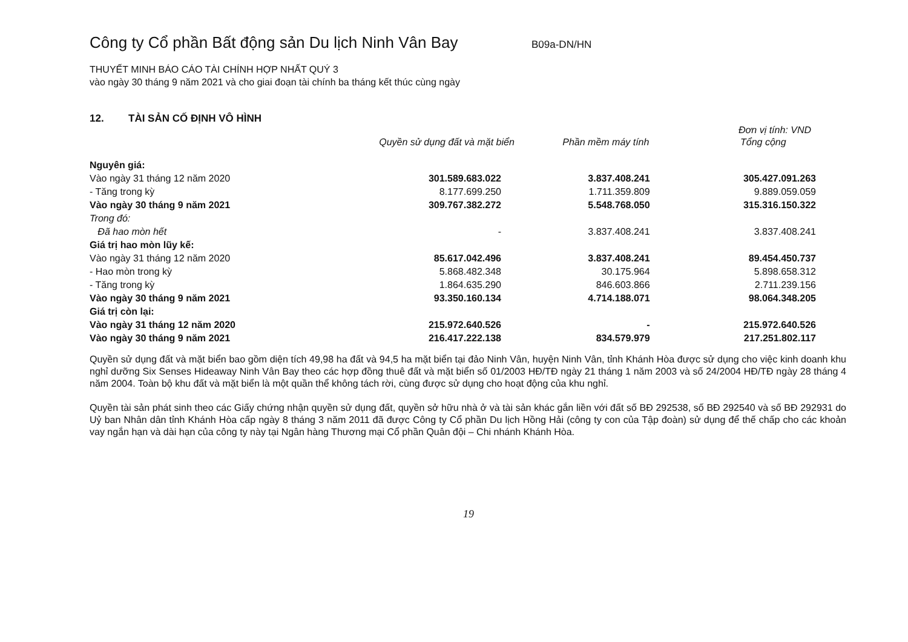Công ty Cổ phần Bất động sản Du lịch Ninh Vân Bay
B09a-DN/HN
THUYẾT MINH BÁO CÁO TÀI CHÍNH HỢP NHẤT QUÝ 3
vào ngày 30 tháng 9 năm 2021 và cho giai đoạn tài chính ba tháng kết thúc cùng ngày
12. TÀI SẢN CỐ ĐỊNH VÔ HÌNH
Đơn vị tính: VND
| | Quyền sử dụng đất và mặt biển | Phần mềm máy tính | Tổng cộng |
| --- | --- | --- | --- |
| Nguyên giá: | | | |
| Vào ngày 31 tháng 12 năm 2020 | 301.589.683.022 | 3.837.408.241 | 305.427.091.263 |
| - Tăng trong kỳ | 8.177.699.250 | 1.711.359.809 | 9.889.059.059 |
| Vào ngày 30 tháng 9 năm 2021 | 309.767.382.272 | 5.548.768.050 | 315.316.150.322 |
| Trong đó: | | | |
| Đã hao mòn hết | - | 3.837.408.241 | 3.837.408.241 |
| Giá trị hao mòn lũy kế: | | | |
| Vào ngày 31 tháng 12 năm 2020 | 85.617.042.496 | 3.837.408.241 | 89.454.450.737 |
| - Hao mòn trong kỳ | 5.868.482.348 | 30.175.964 | 5.898.658.312 |
| - Tăng trong kỳ | 1.864.635.290 | 846.603.866 | 2.711.239.156 |
| Vào ngày 30 tháng 9 năm 2021 | 93.350.160.134 | 4.714.188.071 | 98.064.348.205 |
| Giá trị còn lại: | | | |
| Vào ngày 31 tháng 12 năm 2020 | 215.972.640.526 | - | 215.972.640.526 |
| Vào ngày 30 tháng 9 năm 2021 | 216.417.222.138 | 834.579.979 | 217.251.802.117 |
Quyền sử dụng đất và mặt biển bao gồm diện tích 49,98 ha đất và 94,5 ha mặt biển tại đảo Ninh Vân, huyện Ninh Vân, tỉnh Khánh Hòa được sử dụng cho việc kinh doanh khu nghỉ dưỡng Six Senses Hideaway Ninh Vân Bay theo các hợp đồng thuê đất và mặt biển số 01/2003 HĐ/TĐ ngày 21 tháng 1 năm 2003 và số 24/2004 HĐ/TĐ ngày 28 tháng 4 năm 2004. Toàn bộ khu đất và mặt biển là một quần thể không tách rời, cùng được sử dụng cho hoạt động của khu nghỉ.
Quyền tài sản phát sinh theo các Giấy chứng nhận quyền sử dụng đất, quyền sở hữu nhà ở và tài sản khác gắn liền với đất số BĐ 292538, số BĐ 292540 và số BĐ 292931 do Uỷ ban Nhân dân tỉnh Khánh Hòa cấp ngày 8 tháng 3 năm 2011 đã được Công ty Cổ phần Du lịch Hồng Hải (công ty con của Tập đoàn) sử dụng để thế chấp cho các khoản vay ngắn hạn và dài hạn của công ty này tại Ngân hàng Thương mại Cổ phần Quân đội – Chi nhánh Khánh Hòa.
19